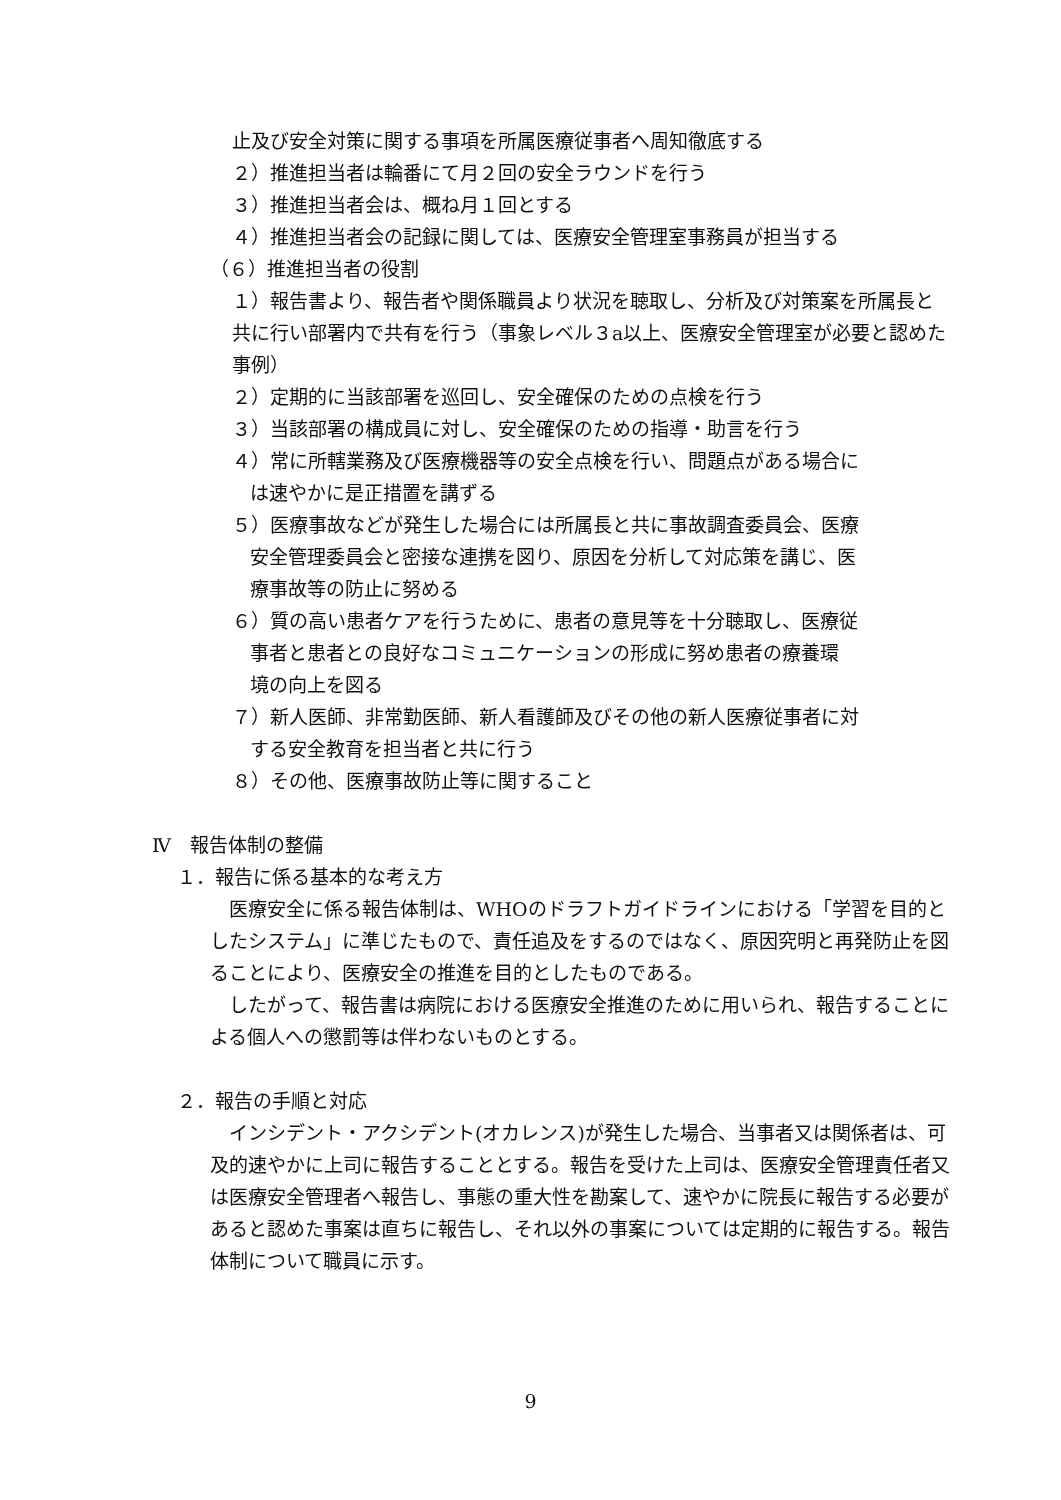止及び安全対策に関する事項を所属医療従事者へ周知徹底する
２）推進担当者は輪番にて月２回の安全ラウンドを行う
３）推進担当者会は、概ね月１回とする
４）推進担当者会の記録に関しては、医療安全管理室事務員が担当する
（６）推進担当者の役割
１）報告書より、報告者や関係職員より状況を聴取し、分析及び対策案を所属長と共に行い部署内で共有を行う（事象レベル３a以上、医療安全管理室が必要と認めた事例）
２）定期的に当該部署を巡回し、安全確保のための点検を行う
３）当該部署の構成員に対し、安全確保のための指導・助言を行う
４）常に所轄業務及び医療機器等の安全点検を行い、問題点がある場合に
は速やかに是正措置を講ずる
５）医療事故などが発生した場合には所属長と共に事故調査委員会、医療
安全管理委員会と密接な連携を図り、原因を分析して対応策を講じ、医
療事故等の防止に努める
６）質の高い患者ケアを行うために、患者の意見等を十分聴取し、医療従
事者と患者との良好なコミュニケーションの形成に努め患者の療養環
境の向上を図る
７）新人医師、非常勤医師、新人看護師及びその他の新人医療従事者に対
する安全教育を担当者と共に行う
８）その他、医療事故防止等に関すること
Ⅳ　報告体制の整備
１．報告に係る基本的な考え方
　医療安全に係る報告体制は、WHOのドラフトガイドラインにおける「学習を目的としたシステム」に準じたもので、責任追及をするのではなく、原因究明と再発防止を図ることにより、医療安全の推進を目的としたものである。
　したがって、報告書は病院における医療安全推進のために用いられ、報告することによる個人への懲罰等は伴わないものとする。
２．報告の手順と対応
　インシデント・アクシデント(オカレンス)が発生した場合、当事者又は関係者は、可及的速やかに上司に報告することとする。報告を受けた上司は、医療安全管理責任者又は医療安全管理者へ報告し、事態の重大性を勘案して、速やかに院長に報告する必要があると認めた事案は直ちに報告し、それ以外の事案については定期的に報告する。報告体制について職員に示す。
9